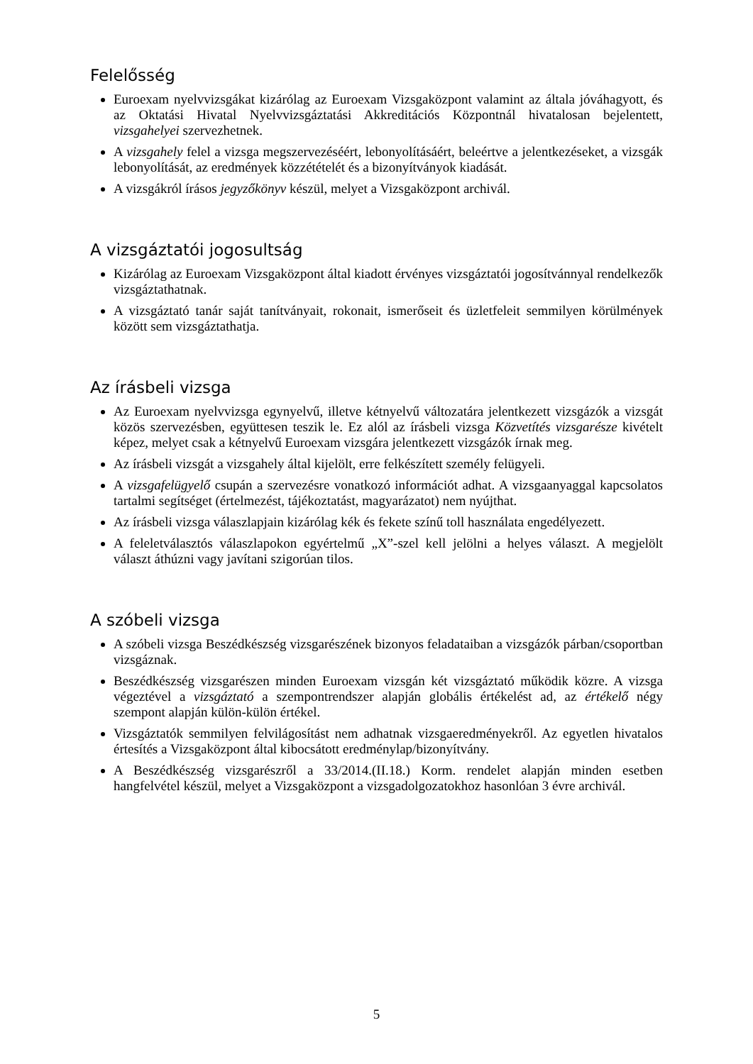Felelősség
Euroexam nyelvvizsgákat kizárólag az Euroexam Vizsgaközpont valamint az általa jóváhagyott, és az Oktatási Hivatal Nyelvvizsgáztatási Akkreditációs Központnál hivatalosan bejelentett, vizsgahelyei szervezhetnek.
A vizsgahely felel a vizsga megszervezéséért, lebonyolításáért, beleértve a jelentkezéseket, a vizsgák lebonyolítását, az eredmények közzétételét és a bizonyítványok kiadását.
A vizsgákról írásos jegyzőkönyv készül, melyet a Vizsgaközpont archivál.
A vizsgáztatói jogosultság
Kizárólag az Euroexam Vizsgaközpont által kiadott érvényes vizsgáztatói jogosítvánnyal rendelkezők vizsgáztathatnak.
A vizsgáztató tanár saját tanítványait, rokonait, ismerőseit és üzletfeleit semmilyen körülmények között sem vizsgáztathatja.
Az írásbeli vizsga
Az Euroexam nyelvvizsga egynyelvű, illetve kétnyelvű változatára jelentkezett vizsgázók a vizsgát közös szervezésben, együttesen teszik le. Ez alól az írásbeli vizsga Közvetítés vizsgarésze kivételt képez, melyet csak a kétnyelvű Euroexam vizsgára jelentkezett vizsgázók írnak meg.
Az írásbeli vizsgát a vizsgahely által kijelölt, erre felkészített személy felügyeli.
A vizsgafelügyelő csupán a szervezésre vonatkozó információt adhat. A vizsgaanyaggal kapcsolatos tartalmi segítséget (értelmezést, tájékoztatást, magyarázatot) nem nyújthat.
Az írásbeli vizsga válaszlapjain kizárólag kék és fekete színű toll használata engedélyezett.
A feleletválasztós válaszlapokon egyértelmű „X”-szel kell jelölni a helyes választ. A megjelölt választ áthúzni vagy javítani szigorúan tilos.
A szóbeli vizsga
A szóbeli vizsga Beszédkészség vizsgarészének bizonyos feladataiban a vizsgázók párban/csoportban vizsgáznak.
Beszédkészség vizsgarészen minden Euroexam vizsgán két vizsgáztató működik közre. A vizsga végeztével a vizsgáztató a szempontrendszer alapján globális értékelést ad, az értékelő négy szempont alapján külön-külön értékel.
Vizsgáztatók semmilyen felvilágosítást nem adhatnak vizsgaeredményekről. Az egyetlen hivatalos értesítés a Vizsgaközpont által kibocsátott eredménylap/bizonyítvány.
A Beszédkészség vizsgarészről a 33/2014.(II.18.) Korm. rendelet alapján minden esetben hangfelvétel készül, melyet a Vizsgaközpont a vizsgadolgozatokhoz hasonlóan 3 évre archivál.
5